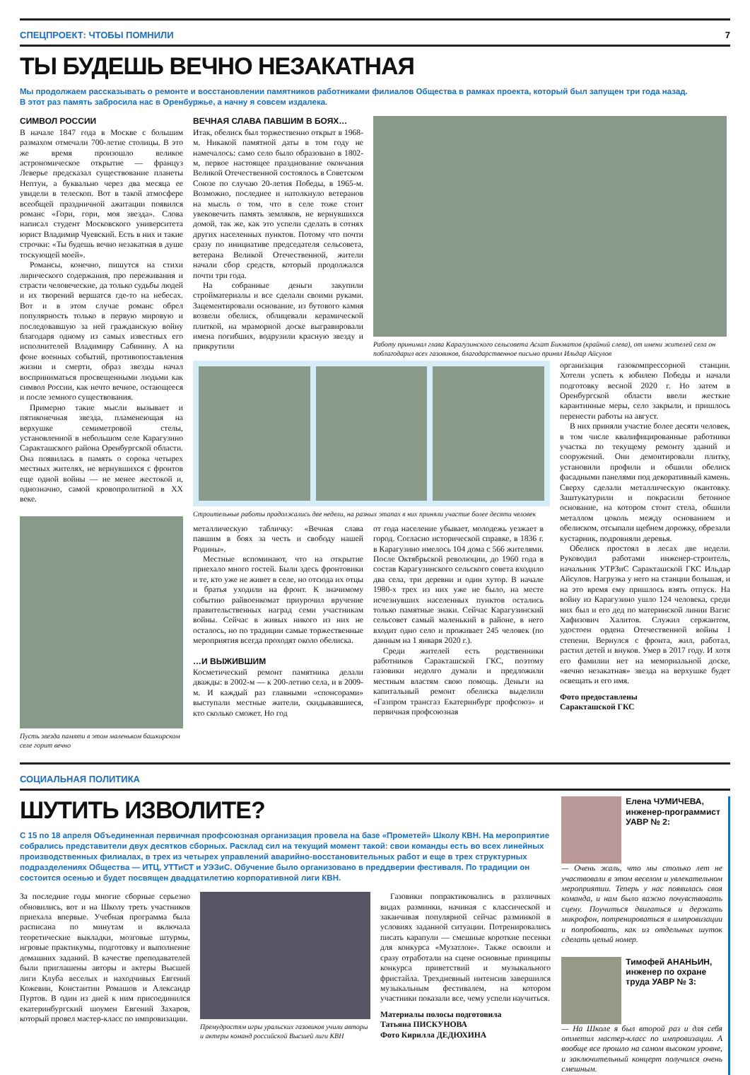СПЕЦПРОЕКТ: ЧТОБЫ ПОМНИЛИ 7
ТЫ БУДЕШЬ ВЕЧНО НЕЗАКАТНАЯ
Мы продолжаем рассказывать о ремонте и восстановлении памятников работниками филиалов Общества в рамках проекта, который был запущен три года назад.
В этот раз память забросила нас в Оренбуржье, а начну я совсем издалека.
СИМВОЛ РОССИИ
В начале 1847 года в Москве с большим размахом отмечали 700-летие столицы. В это же время произошло великое астрономическое открытие — француз Леверье предсказал существование планеты Нептун, а буквально через два месяца ее увидели в телескоп. Вот в такой атмосфере всеобщей праздничной ажитации появился романс «Гори, гори, моя звезда». Слова написал студент Московского университета юрист Владимир Чуевский. Есть в них и такие строчки: «Ты будешь вечно незакатная в душе тоскующей моей».
Романсы, конечно, пишутся на стихи лирического содержания, про переживания и страсти человеческие, да только судьбы людей и их творений вершатся где-то на небесах. Вот и в этом случае романс обрел популярность только в первую мировую и последовавшую за ней гражданскую войну благодаря одному из самых известных его исполнителей Владимиру Сабинину. А на фоне военных событий, противопоставления жизни и смерти, образ звезды начал восприниматься просвещенными людьми как символ России, как нечто вечное, остающееся и после земного существования.
Примерно такие мысли вызывает и пятиконечная звезда, пламенеющая на верхушке семиметровой стелы, установленной в небольшом селе Карагузино Саракташского района Оренбургской области. Она появилась в память о сорока четырех местных жителях, не вернувшихся с фронтов еще одной войны — не менее жестокой и, однозначно, самой кровопролитной в XX веке.
Пусть звезда памяти в этом маленьком башкирском селе горит вечно
ВЕЧНАЯ СЛАВА ПАВШИМ В БОЯХ…
Итак, обелиск был торжественно открыт в 1968-м. Никакой памятной даты в том году не намечалось: само село было образовано в 1802-м, первое настоящее празднование окончания Великой Отечественной состоялось в Советском Союзе по случаю 20-летия Победы, в 1965-м. Возможно, последнее и натолкнуло ветеранов на мысль о том, что в селе тоже стоит увековечить память земляков, не вернувшихся домой, так же, как это успели сделать в сотнях других населенных пунктов. Потому что почти сразу по инициативе председателя сельсовета, ветерана Великой Отечественной, жители начали сбор средств, который продолжался почти три года.
На собранные деньги закупили стройматериалы и все сделали своими руками. Зацементировали основание, из бутового камня возвели обелиск, облицевали керамической плиткой, на мраморной доске выгравировали имена погибших, водрузили красную звезду и прикрутили
Работу принимал глава Карагузинского сельсовета Асхат Бикматов (крайний слева), от имени жителей села он поблагодарил всех газовиков, благодарственное письмо принял Ильдар Айсулов
.
Строительные работы продолжались две недели, на разных этапах в них приняли участие более десяти человек
металлическую табличку: «Вечная слава павшим в боях за честь и свободу нашей Родины».
Местные вспоминают, что на открытие приехало много гостей. Были здесь фронтовики и те, кто уже не живет в селе, но отсюда их отцы и братья уходили на фронт. К значимому событию райвоенкомат приурочил вручение правительственных наград семи участникам войны. Сейчас в живых никого из них не осталось, но по традиции самые торжественные мероприятия всегда проходят около обелиска.
…И ВЫЖИВШИМ
Косметический ремонт памятника делали дважды: в 2002-м — к 200-летию села, и в 2009-м. И каждый раз главными «спонсорами» выступали местные жители, скидывавшиеся, кто сколько сможет. Но год
от года население убывает, молодежь уезжает в город. Согласно исторической справке, в 1836 г. в Карагузино имелось 104 дома с 566 жителями. После Октябрьской революции, до 1960 года в состав Карагузинского сельского совета входило два села, три деревни и один хутор. В начале 1980-х трех из них уже не было, на месте исчезнувших населенных пунктов остались только памятные знаки. Сейчас Карагузинский сельсовет самый маленький в районе, в него входит одно село и проживает 245 человек (по данным на 1 января 2020 г.).
Среди жителей есть родственники работников Саракташской ГКС, поэтому газовики недолго думали и предложили местным властям свою помощь. Деньги на капитальный ремонт обелиска выделили «Газпром трансгаз Екатеринбург профсоюз» и первичная профсоюзная
организация газокомпрессорной станции. Хотели успеть к юбилею Победы и начали подготовку весной 2020 г. Но затем в Оренбургской области ввели жесткие карантинные меры, село закрыли, и пришлось перенести работы на август.
В них приняли участие более десяти человек, в том числе квалифицированные работники участка по текущему ремонту зданий и сооружений. Они демонтировали плитку, установили профили и обшили обелиск фасадными панелями под декоративный камень. Сверху сделали металлическую окантовку. Заштукатурили и покрасили бетонное основание, на котором стоит стела, обшили металлом цоколь между основанием и обелиском, отсыпали щебнем дорожку, обрезали кустарник, подровняли деревья.
Обелиск простоял в лесах две недели. Руководил работами инженер-строитель, начальник УТРЗиС Саракташской ГКС Ильдар Айсулов. Нагрузка у него на станции большая, и на это время ему пришлось взять отпуск. На войну из Карагузино ушло 124 человека, среди них был и его дед по материнской линии Вагис Хафизович Халитов. Служил сержантом, удостоен ордена Отечественной войны I степени. Вернулся с фронта, жил, работал, растил детей и внуков. Умер в 2017 году. И хотя его фамилии нет на мемориальной доске, «вечно незакатная» звезда на верхушке будет освещать и его имя.
Фото предоставлены
Саракташской ГКС
СОЦИАЛЬНАЯ ПОЛИТИКА
ШУТИТЬ ИЗВОЛИТЕ?
С 15 по 18 апреля Объединенная первичная профсоюзная организация провела на базе «Прометей» Школу КВН. На мероприятие собрались представители двух десятков сборных. Расклад сил на текущий момент такой: свои команды есть во всех линейных производственных филиалах, в трех из четырех управлений аварийно-восстановительных работ и еще в трех структурных подразделениях Общества — ИТЦ, УТТиСТ и УЭЗиС. Обучение было организовано в преддверии фестиваля. По традиции он состоится осенью и будет посвящен двадцатилетию корпоративной лиги КВН.
За последние годы многие сборные серьезно обновились, вот и на Школу треть участников приехала впервые. Учебная программа была расписана по минутам и включала теоретические выкладки, мозговые штурмы, игровые практикумы, подготовку и выполнение домашних заданий. В качестве преподавателей были приглашены авторы и актеры Высшей лиги Клуба веселых и находчивых Евгений Кожевин, Константин Ромашов и Александр Пуртов. В один из дней к ним присоединился екатеринбургский шоумен Евгений Захаров, который провел мастер-класс по импровизации.
Премудростям игры уральских газовиков учили авторы и актеры команд российской Высшей лиги КВН
Газовики попрактиковались в различных видах разминки, начиная с классической и заканчивая популярной сейчас разминкой в условиях заданной ситуации. Потренировались писать карапули — смешные короткие песенки для конкурса «Музатлон». Также освоили и сразу отработали на сцене основные принципы конкурса приветствий и музыкального фристайла. Трехдневный интенсив завершился музыкальным фестивалем, на котором участники показали все, чему успели научиться.
Материалы полосы подготовила
Татьяна ПИСКУНОВА
Фото Кирилла ДЕДЮХИНА
Елена ЧУМИЧЕВА, инженер-программист УАВР № 2:
— Очень жаль, что мы столько лет не участвовали в этом веселом и увлекательном мероприятии. Теперь у нас появилась своя команда, и нам было важно почувствовать сцену. Поучиться двигаться и держать микрофон, потренироваться в импровизации и попробовать, как из отдельных шуток сделать целый номер.
Тимофей АНАНЬИН, инженер по охране труда УАВР № 3:
— На Школе я был второй раз и для себя отметил мастер-класс по импровизации. А вообще все прошло на самом высоком уровне, и заключительный концерт получился очень смешным.